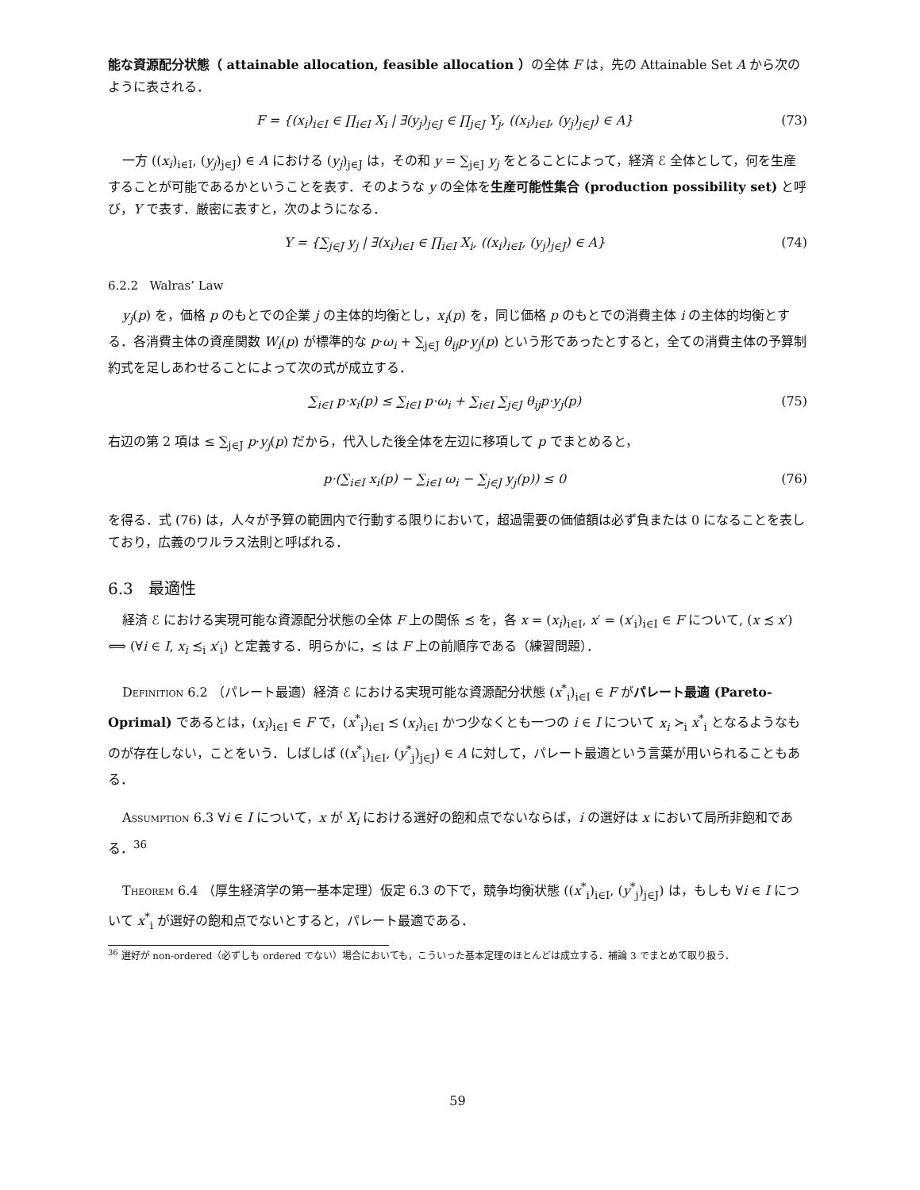能な資源配分状態（ attainable allocation, feasible allocation ）の全体 F は，先の Attainable Set A から次のように表される．
F = {(x<sub>i</sub>)<sub>i∈I</sub> ∈ ∏<sub>i∈I</sub> X<sub>i</sub> | ∃(y<sub>j</sub>)<sub>j∈J</sub> ∈ ∏<sub>j∈J</sub> Y<sub>j</sub>, ((x<sub>i</sub>)<sub>i∈I</sub>, (y<sub>j</sub>)<sub>j∈J</sub>) ∈ A} (73)
一方 ((x<sub>i</sub>)<sub>i∈I</sub>, (y<sub>j</sub>)<sub>j∈J</sub>) ∈ A における (y<sub>j</sub>)<sub>j∈J</sub> は，その和 y = ∑<sub>j∈J</sub> y<sub>j</sub> をとることによって，経済 ℰ 全体として，何を生産することが可能であるかということを表す．そのような y の全体を生産可能性集合 (production possibility set) と呼び，Y で表す．厳密に表すと，次のようになる．
Y = {∑<sub>j∈J</sub> y<sub>j</sub> | ∃(x<sub>i</sub>)<sub>i∈I</sub> ∈ ∏<sub>i∈I</sub> X<sub>i</sub>, ((x<sub>i</sub>)<sub>i∈I</sub>, (y<sub>j</sub>)<sub>j∈J</sub>) ∈ A} (74)
6.2.2 Walras’ Law
y<sub>j</sub>(p) を，価格 p のもとでの企業 j の主体的均衡とし，x<sub>i</sub>(p) を，同じ価格 p のもとでの消費主体 i の主体的均衡とする．各消費主体の資産関数 W<sub>i</sub>(p) が標準的な p·ω<sub>i</sub> + ∑<sub>j∈J</sub> θ<sub>ij</sub>p·y<sub>j</sub>(p) という形であったとすると，全ての消費主体の予算制約式を足しあわせることによって次の式が成立する．
∑<sub>i∈I</sub> p·x<sub>i</sub>(p) ≤ ∑<sub>i∈I</sub> p·ω<sub>i</sub> + ∑<sub>i∈I</sub> ∑<sub>j∈J</sub> θ<sub>ij</sub>p·y<sub>j</sub>(p) (75)
右辺の第 2 項は ≤ ∑<sub>j∈J</sub> p·y<sub>j</sub>(p) だから，代入した後全体を左辺に移項して p でまとめると，
p·(∑<sub>i∈I</sub> x<sub>i</sub>(p) − ∑<sub>i∈I</sub> ω<sub>i</sub> − ∑<sub>j∈J</sub> y<sub>j</sub>(p)) ≤ 0 (76)
を得る．式 (76) は，人々が予算の範囲内で行動する限りにおいて，超過需要の価値額は必ず負または 0 になることを表しており，広義のワルラス法則と呼ばれる．
6.3 最適性
経済 ℰ における実現可能な資源配分状態の全体 F 上の関係 ≾ を，各 x = (x<sub>i</sub>)<sub>i∈I</sub>, x′ = (x′<sub>i</sub>)<sub>i∈I</sub> ∈ F について, (x ≾ x′) ⟺ (∀i ∈ I, x<sub>i</sub> ≾<sub>i</sub> x′<sub>i</sub>) と定義する．明らかに，≾ は F 上の前順序である（練習問題）．
Definition 6.2 （パレート最適）経済 ℰ における実現可能な資源配分状態 (x<sup>*</sup><sub>i</sub>)<sub>i∈I</sub> ∈ F がパレート最適 (Pareto-Oprimal) であるとは，(x<sub>i</sub>)<sub>i∈I</sub> ∈ F で，(x<sup>*</sup><sub>i</sub>)<sub>i∈I</sub> ≾ (x<sub>i</sub>)<sub>i∈I</sub> かつ少なくとも一つの i ∈ I について x<sub>i</sub> ≻<sub>i</sub> x<sup>*</sup><sub>i</sub> となるようなものが存在しない，ことをいう．しばしば ((x<sup>*</sup><sub>i</sub>)<sub>i∈I</sub>, (y<sup>*</sup><sub>j</sub>)<sub>j∈J</sub>) ∈ A に対して，パレート最適という言葉が用いられることもある．
Assumption 6.3 ∀i ∈ I について，x が X<sub>i</sub> における選好の飽和点でないならば，i の選好は x において局所非飽和である．<sup>36</sup>
Theorem 6.4 （厚生経済学の第一基本定理）仮定 6.3 の下で，競争均衡状態 ((x<sup>*</sup><sub>i</sub>)<sub>i∈I</sub>, (y<sup>*</sup><sub>j</sub>)<sub>j∈J</sub>) は，もしも ∀i ∈ I について x<sup>*</sup><sub>i</sub> が選好の飽和点でないとすると，パレート最適である．
<sup>36</sup> 選好が non-ordered（必ずしも ordered でない）場合においても，こういった基本定理のほとんどは成立する．補論 3 でまとめて取り扱う．
59